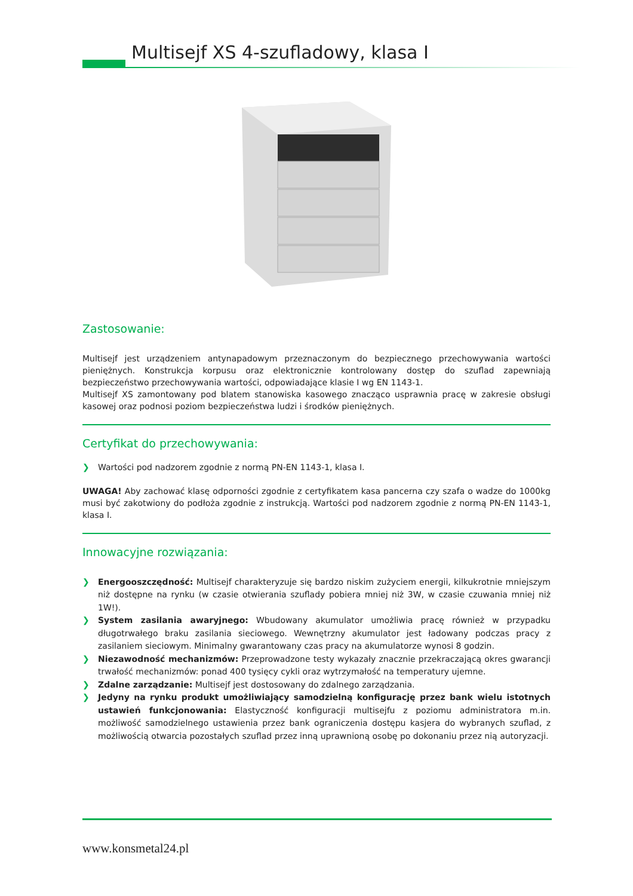Multisejf XS 4-szufladowy, klasa I
Zastosowanie:
Multisejf jest urządzeniem antynapadowym przeznaczonym do bezpiecznego przechowywania wartości pieniężnych. Konstrukcja korpusu oraz elektronicznie kontrolowany dostęp do szuflad zapewniają bezpieczeństwo przechowywania wartości, odpowiadające klasie I wg EN 1143-1.
Multisejf XS zamontowany pod blatem stanowiska kasowego znacząco usprawnia pracę w zakresie obsługi kasowej oraz podnosi poziom bezpieczeństwa ludzi i środków pieniężnych.
Certyfikat do przechowywania:
❯ Wartości pod nadzorem zgodnie z normą PN-EN 1143-1, klasa I.
UWAGA! Aby zachować klasę odporności zgodnie z certyfikatem kasa pancerna czy szafa o wadze do 1000kg musi być zakotwiony do podłoża zgodnie z instrukcją. Wartości pod nadzorem zgodnie z normą PN-EN 1143-1, klasa I.
Innowacyjne rozwiązania:
❯ Energooszczędność: Multisejf charakteryzuje się bardzo niskim zużyciem energii, kilkukrotnie mniejszym niż dostępne na rynku (w czasie otwierania szuflady pobiera mniej niż 3W, w czasie czuwania mniej niż 1W!).
❯ System zasilania awaryjnego: Wbudowany akumulator umożliwia pracę również w przypadku długotrwałego braku zasilania sieciowego. Wewnętrzny akumulator jest ładowany podczas pracy z zasilaniem sieciowym. Minimalny gwarantowany czas pracy na akumulatorze wynosi 8 godzin.
❯ Niezawodność mechanizmów: Przeprowadzone testy wykazały znacznie przekraczającą okres gwarancji trwałość mechanizmów: ponad 400 tysięcy cykli oraz wytrzymałość na temperatury ujemne.
❯ Zdalne zarządzanie: Multisejf jest dostosowany do zdalnego zarządzania.
❯ Jedyny na rynku produkt umożliwiający samodzielną konfigurację przez bank wielu istotnych ustawień funkcjonowania: Elastyczność konfiguracji multisejfu z poziomu administratora m.in. możliwość samodzielnego ustawienia przez bank ograniczenia dostępu kasjera do wybranych szuflad, z możliwością otwarcia pozostałych szuflad przez inną uprawnioną osobę po dokonaniu przez nią autoryzacji.
www.konsmetal24.pl